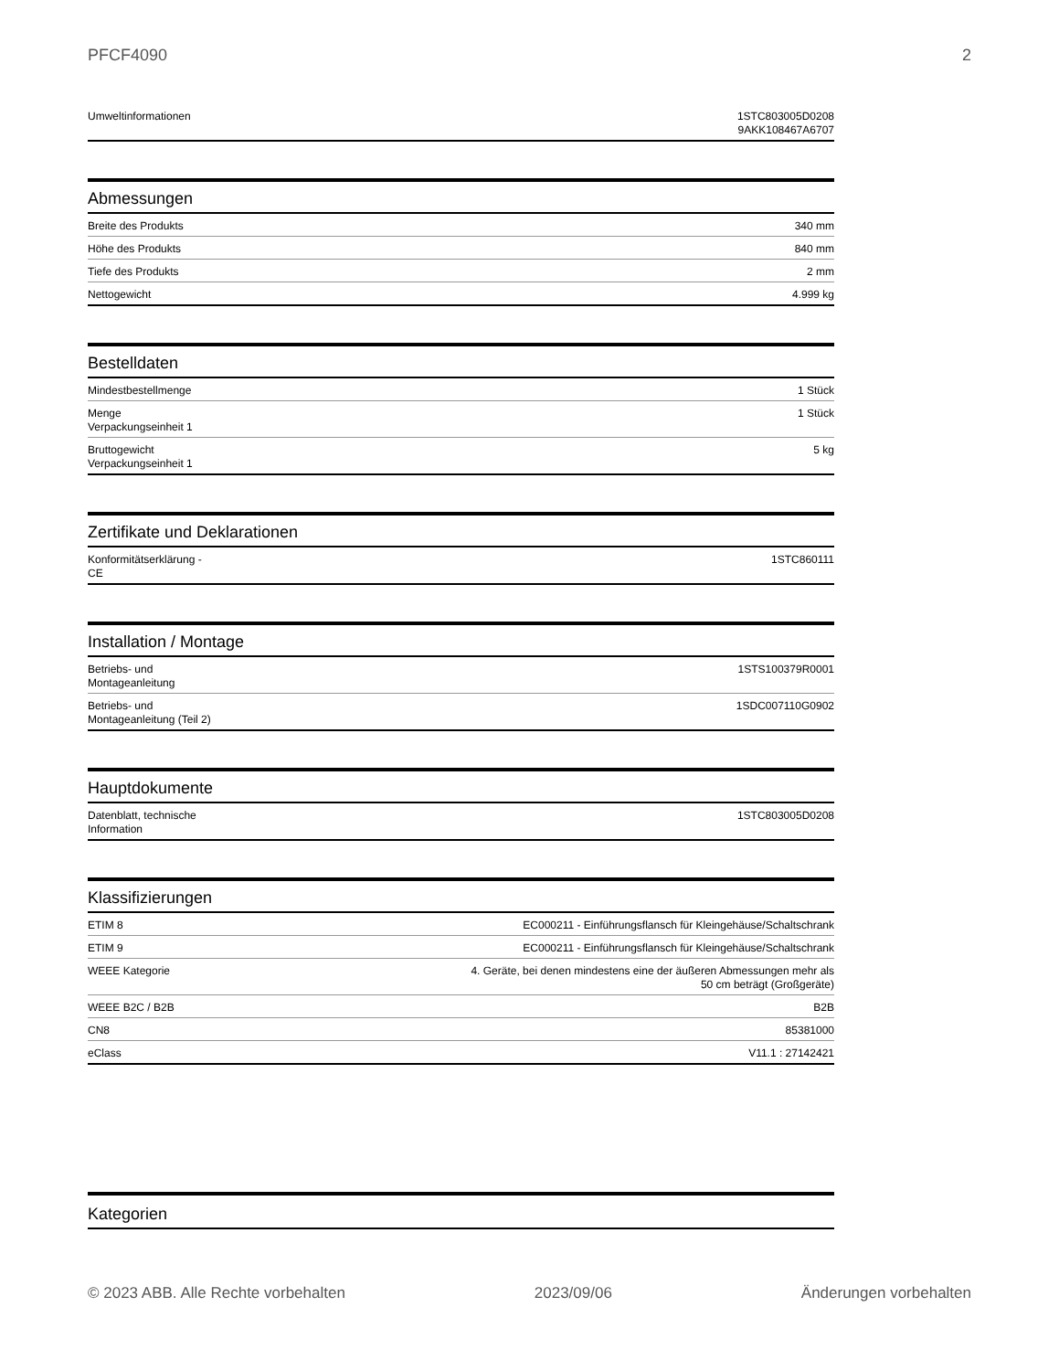PFCF4090 2
| Umweltinformationen | 1STC803005D0208 9AKK108467A6707 |
Abmessungen
| Breite des Produkts | 340 mm |
| Höhe des Produkts | 840 mm |
| Tiefe des Produkts | 2 mm |
| Nettogewicht | 4.999 kg |
Bestelldaten
| Mindestbestellmenge | 1 Stück |
| Menge Verpackungseinheit 1 | 1 Stück |
| Bruttogewicht Verpackungseinheit 1 | 5 kg |
Zertifikate und Deklarationen
| Konformitätserklärung - CE | 1STC860111 |
Installation / Montage
| Betriebs- und Montageanleitung | 1STS100379R0001 |
| Betriebs- und Montageanleitung (Teil 2) | 1SDC007110G0902 |
Hauptdokumente
| Datenblatt, technische Information | 1STC803005D0208 |
Klassifizierungen
| ETIM 8 | EC000211 - Einführungsflansch für Kleingehäuse/Schaltschrank |
| ETIM 9 | EC000211 - Einführungsflansch für Kleingehäuse/Schaltschrank |
| WEEE Kategorie | 4. Geräte, bei denen mindestens eine der äußeren Abmessungen mehr als 50 cm beträgt (Großgeräte) |
| WEEE B2C / B2B | B2B |
| CN8 | 85381000 |
| eClass | V11.1 : 27142421 |
Kategorien
© 2023 ABB. Alle Rechte vorbehalten 2023/09/06 Änderungen vorbehalten